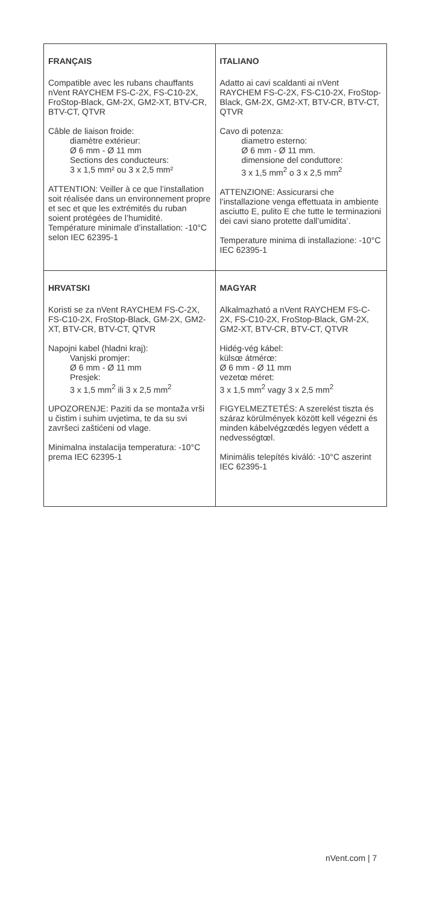| FRANÇAIS Compatible avec les rubans chauffants nVent RAYCHEM FS-C-2X, FS-C10-2X, FroStop-Black, GM-2X, GM2-XT, BTV-CR, BTV-CT, QTVR Câble de liaison froide: diamètre extérieur: Ø 6 mm - Ø 11 mm Sections des conducteurs: 3 x 1,5 mm² ou 3 x 2,5 mm² ATTENTION: Veiller à ce que l’installation soit réalisée dans un environnement propre et sec et que les extrémités du ruban soient protégées de l’humidité. Température minimale d’installation: -10°C selon IEC 62395-1 | ITALIANO Adatto ai cavi scaldanti ai nVent RAYCHEM FS-C-2X, FS-C10-2X, FroStop-Black, GM-2X, GM2-XT, BTV-CR, BTV-CT, QTVR Cavo di potenza: diametro esterno: Ø 6 mm - Ø 11 mm. dimensione del conduttore: 3 x 1,5 mm<sup>2</sup> o 3 x 2,5 mm<sup>2</sup> ATTENZIONE: Assicurarsi che l’installazione venga effettuata in ambiente asciutto E, pulito E che tutte le terminazioni dei cavi siano protette dall’umidita’. Temperature minima di installazione: -10°C IEC 62395-1 |
| HRVATSKI Koristi se za nVent RAYCHEM FS-C-2X, FS-C10-2X, FroStop-Black, GM-2X, GM2-XT, BTV-CR, BTV-CT, QTVR Napojni kabel (hladni kraj): Vanjski promjer: Ø 6 mm - Ø 11 mm Presjek: 3 x 1,5 mm<sup>2</sup> ili 3 x 2,5 mm<sup>2</sup> UPOZORENJE: Paziti da se montaža vrši u čistim i suhim uvjetima, te da su svi završeci zaštićeni od vlage. Minimalna instalacija temperatura: -10°C prema IEC 62395-1 | MAGYAR Alkalmazható a nVent RAYCHEM FS-C-2X, FS-C10-2X, FroStop-Black, GM-2X, GM2-XT, BTV-CR, BTV-CT, QTVR Hidég-vég kábel: külsœ átmérœ: Ø 6 mm - Ø 11 mm vezetœ méret: 3 x 1,5 mm<sup>2</sup> vagy 3 x 2,5 mm<sup>2</sup> FIGYELMEZTETÉS: A szerelést tiszta és száraz körülmények között kell végezni és minden kábelvégzœdés legyen védett a nedvességtœl. Minimális telepítés kiváló: -10°C aszerint IEC 62395-1 |
nVent.com | 7